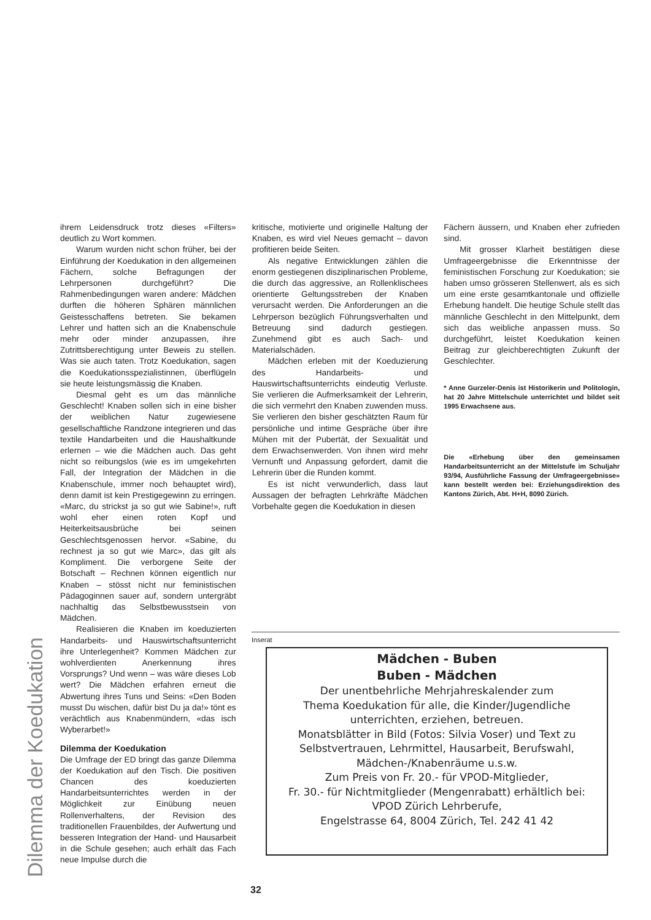Dilemma der Koedukation
ihrem Leidensdruck trotz dieses «Filters» deutlich zu Wort kommen.
Warum wurden nicht schon früher, bei der Einführung der Koedukation in den allgemeinen Fächern, solche Befragungen der Lehrpersonen durchgeführt? Die Rahmenbedingungen waren andere: Mädchen durften die höheren Sphären männlichen Geistesschaffens betreten. Sie bekamen Lehrer und hatten sich an die Knabenschule mehr oder minder anzupassen, ihre Zutrittsberechtigung unter Beweis zu stellen. Was sie auch taten. Trotz Koedukation, sagen die Koedukationsspezialistinnen, überflügeln sie heute leistungsmässig die Knaben.
Diesmal geht es um das männliche Geschlecht! Knaben sollen sich in eine bisher der weiblichen Natur zugewiesene gesellschaftliche Randzone integrieren und das textile Handarbeiten und die Haushaltkunde erlernen – wie die Mädchen auch. Das geht nicht so reibungslos (wie es im umgekehrten Fall, der Integration der Mädchen in die Knabenschule, immer noch behauptet wird), denn damit ist kein Prestigegewinn zu erringen. «Marc, du strickst ja so gut wie Sabine!», ruft wohl eher einen roten Kopf und Heiterkeitsausbrüche bei seinen Geschlechtsgenossen hervor. «Sabine, du rechnest ja so gut wie Marc», das gilt als Kompliment. Die verborgene Seite der Botschaft – Rechnen können eigentlich nur Knaben – stösst nicht nur feministischen Pädagoginnen sauer auf, sondern untergräbt nachhaltig das Selbstbewusstsein von Mädchen.
Realisieren die Knaben im koeduzierten Handarbeits- und Hauswirtschaftsunterricht ihre Unterlegenheit? Kommen Mädchen zur wohlverdienten Anerkennung ihres Vorsprungs? Und wenn – was wäre dieses Lob wert? Die Mädchen erfahren erneut die Abwertung ihres Tuns und Seins: «Den Boden musst Du wischen, dafür bist Du ja da!» tönt es verächtlich aus Knabenmündern, «das isch Wyberarbet!»
Dilemma der Koedukation
Die Umfrage der ED bringt das ganze Dilemma der Koedukation auf den Tisch. Die positiven Chancen des koeduzierten Handarbeitsunterrichtes werden in der Möglichkeit zur Einübung neuen Rollenverhaltens, der Revision des traditionellen Frauenbildes, der Aufwertung und besseren Integration der Hand- und Hausarbeit in die Schule gesehen; auch erhält das Fach neue Impulse durch die
kritische, motivierte und originelle Haltung der Knaben, es wird viel Neues gemacht – davon profitieren beide Seiten.
Als negative Entwicklungen zählen die enorm gestiegenen disziplinarischen Probleme, die durch das aggressive, an Rollenklischees orientierte Geltungsstreben der Knaben verursacht werden. Die Anforderungen an die Lehrperson bezüglich Führungsverhalten und Betreuung sind dadurch gestiegen. Zunehmend gibt es auch Sach- und Materialschäden.
Mädchen erleben mit der Koeduzierung des Handarbeits- und Hauswirtschaftsunterrichts eindeutig Verluste. Sie verlieren die Aufmerksamkeit der Lehrerin, die sich vermehrt den Knaben zuwenden muss. Sie verlieren den bisher geschätzten Raum für persönliche und intime Gespräche über ihre Mühen mit der Pubertät, der Sexualität und dem Erwachsenwerden. Von ihnen wird mehr Vernunft und Anpassung gefordert, damit die Lehrerin über die Runden kommt.
Es ist nicht verwunderlich, dass laut Aussagen der befragten Lehrkräfte Mädchen Vorbehalte gegen die Koedukation in diesen
Fächern äussern, und Knaben eher zufrieden sind.
Mit grosser Klarheit bestätigen diese Umfrageergebnisse die Erkenntnisse der feministischen Forschung zur Koedukation; sie haben umso grösseren Stellenwert, als es sich um eine erste gesamtkantonale und offizielle Erhebung handelt. Die heutige Schule stellt das männliche Geschlecht in den Mittelpunkt, dem sich das weibliche anpassen muss. So durchgeführt, leistet Koedukation keinen Beitrag zur gleichberechtigten Zukunft der Geschlechter.
* Anne Gurzeler-Denis ist Historikerin und Politologin, hat 20 Jahre Mittelschule unterrichtet und bildet seit 1995 Erwachsene aus.
Die «Erhebung über den gemeinsamen Handarbeitsunterricht an der Mittelstufe im Schuljahr 93/94, Ausführliche Fassung der Umfrageergebnisse» kann bestellt werden bei: Erziehungsdirektion des Kantons Zürich, Abt. H+H, 8090 Zürich.
Inserat
Mädchen - Buben
Buben - Mädchen
Der unentbehrliche Mehrjahreskalender zum
Thema Koedukation für alle, die Kinder/Jugendliche
unterrichten, erziehen, betreuen.
Monatsblätter in Bild (Fotos: Silvia Voser) und Text zu
Selbstvertrauen, Lehrmittel, Hausarbeit, Berufswahl,
Mädchen-/Knabenräume u.s.w.
Zum Preis von Fr. 20.- für VPOD-Mitglieder,
Fr. 30.- für Nichtmitglieder (Mengenrabatt) erhältlich bei:
VPOD Zürich Lehrberufe,
Engelstrasse 64, 8004 Zürich, Tel. 242 41 42
32